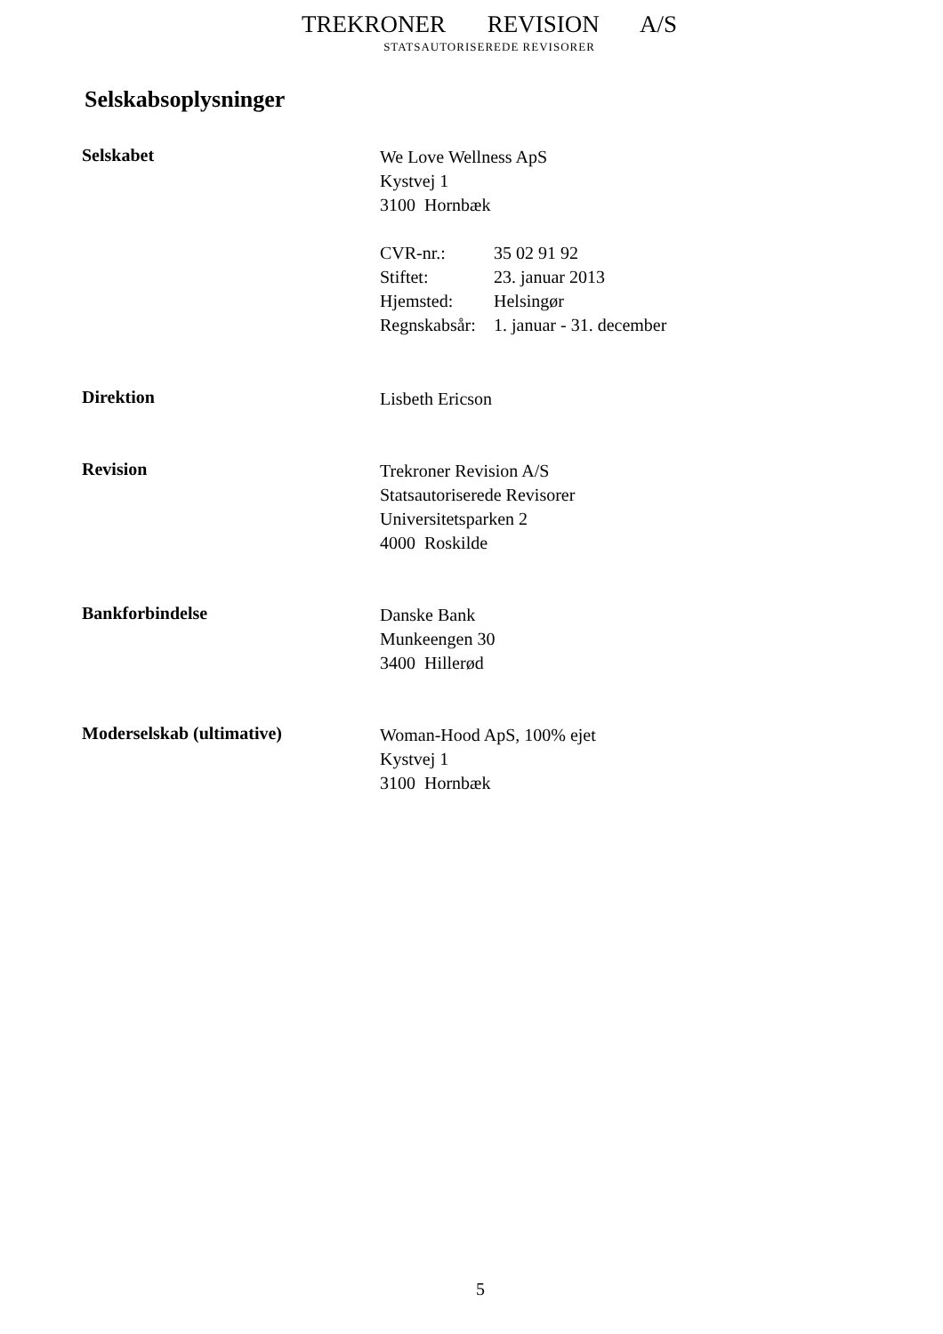TREKRONER REVISION A/S
STATSAUTORISEREDE REVISORER
Selskabsoplysninger
Selskabet
We Love Wellness ApS
Kystvej 1
3100 Hornbæk
| CVR-nr.: | 35 02 91 92 |
| Stiftet: | 23. januar 2013 |
| Hjemsted: | Helsingør |
| Regnskabsår: | 1. januar - 31. december |
Direktion
Lisbeth Ericson
Revision
Trekroner Revision A/S
Statsautoriserede Revisorer
Universitetsparken 2
4000 Roskilde
Bankforbindelse
Danske Bank
Munkeengen 30
3400 Hillerød
Moderselskab (ultimative)
Woman-Hood ApS, 100% ejet
Kystvej 1
3100 Hornbæk
5